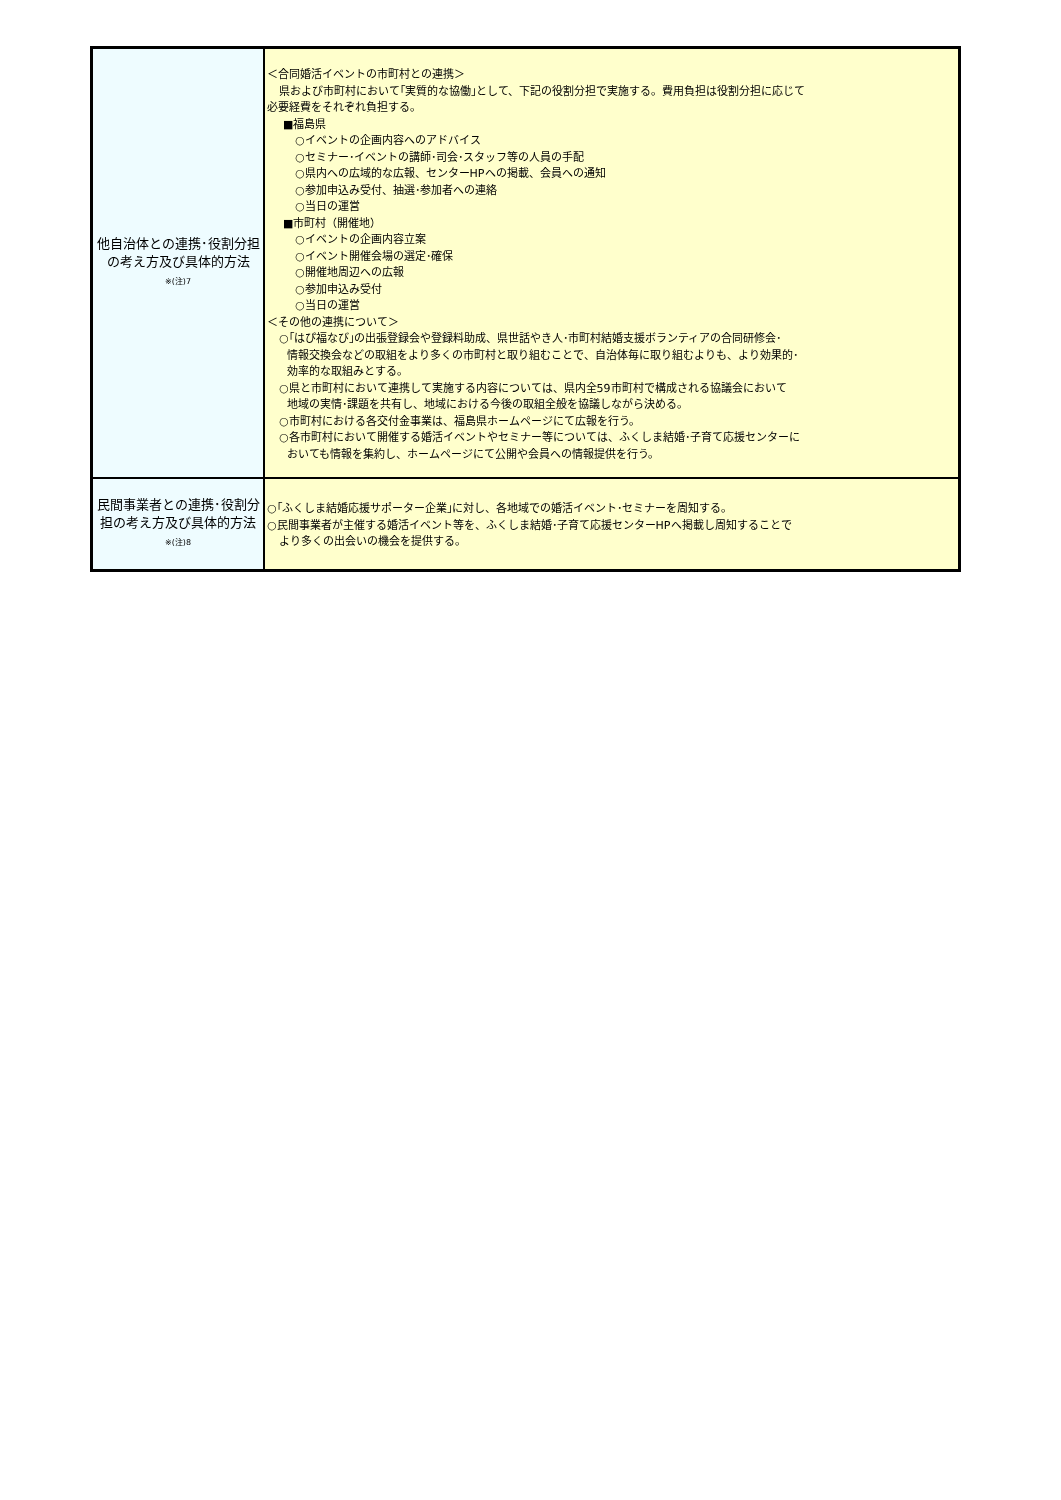| 他自治体との連携･役割分担の考え方及び具体的方法 ※(注)7 | ＜合同婚活イベントの市町村との連携＞ 県および市町村において｢実質的な協働｣として、下記の役割分担で実施する。費用負担は役割分担に応じて 必要経費をそれぞれ負担する。 ■福島県 ○イベントの企画内容へのアドバイス ○セミナー･イベントの講師･司会･スタッフ等の人員の手配 ○県内への広域的な広報、センターHPへの掲載、会員への通知 ○参加申込み受付、抽選･参加者への連絡 ○当日の運営 ■市町村（開催地） ○イベントの企画内容立案 ○イベント開催会場の選定･確保 ○開催地周辺への広報 ○参加申込み受付 ○当日の運営 ＜その他の連携について＞ ○｢はぴ福なび｣の出張登録会や登録料助成、県世話やき人･市町村結婚支援ボランティアの合同研修会･ 情報交換会などの取組をより多くの市町村と取り組むことで、自治体毎に取り組むよりも、より効果的･ 効率的な取組みとする。 ○県と市町村において連携して実施する内容については、県内全59市町村で構成される協議会において 地域の実情･課題を共有し、地域における今後の取組全般を協議しながら決める。 ○市町村における各交付金事業は、福島県ホームページにて広報を行う。 ○各市町村において開催する婚活イベントやセミナー等については、ふくしま結婚･子育て応援センターに おいても情報を集約し、ホームページにて公開や会員への情報提供を行う。 |
| 民間事業者との連携･役割分担の考え方及び具体的方法 ※(注)8 | ○｢ふくしま結婚応援サポーター企業｣に対し、各地域での婚活イベント･セミナーを周知する。 ○民間事業者が主催する婚活イベント等を、ふくしま結婚･子育て応援センターHPへ掲載し周知することで より多くの出会いの機会を提供する。 |